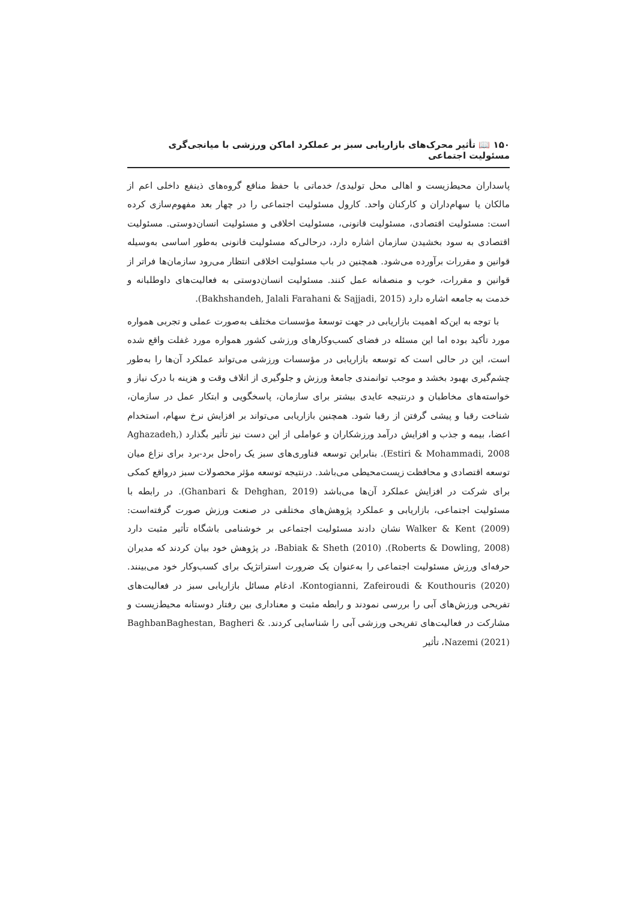۱۵۰ 📖 تأثیر محرک‌های بازاریابی سبز بر عملکرد اماکن ورزشی با میانجی‌گری مسئولیت اجتماعی
پاسداران محیط‌زیست و اهالی محل تولیدی/ خدماتی با حفظ منافع گروه‌های ذینفع داخلی اعم از مالکان یا سهام‌داران و کارکنان واحد. کارول مسئولیت اجتماعی را در چهار بعد مفهوم‌سازی کرده است: مسئولیت اقتصادی، مسئولیت قانونی، مسئولیت اخلاقی و مسئولیت انسان‌دوستی. مسئولیت اقتصادی به سود بخشیدن سازمان اشاره دارد، درحالی‌که مسئولیت قانونی به‌طور اساسی به‌وسیله قوانین و مقررات برآورده می‌شود. همچنین در باب مسئولیت اخلاقی انتظار می‌رود سازمان‌ها فراتر از قوانین و مقررات، خوب و منصفانه عمل کنند. مسئولیت انسان‌دوستی به فعالیت‌های داوطلبانه و خدمت به جامعه اشاره دارد (Bakhshandeh, Jalali Farahani & Sajjadi, 2015).
با توجه به این‌که اهمیت بازاریابی در جهت توسعهٔ مؤسسات مختلف به‌صورت عملی و تجربی همواره مورد تأکید بوده اما این مسئله در فضای کسب‌وکارهای ورزشی کشور همواره مورد غفلت واقع شده است، این در حالی است که توسعه بازاریابی در مؤسسات ورزشی می‌تواند عملکرد آن‌ها را به‌طور چشم‌گیری بهبود بخشد و موجب توانمندی جامعهٔ ورزش و جلوگیری از اتلاف وقت و هزینه با درک نیاز و خواسته‌های مخاطبان و درنتیجه عایدی بیشتر برای سازمان، پاسخگویی و ابتکار عمل در سازمان، شناخت رقبا و پیشی گرفتن از رقبا شود. همچنین بازاریابی می‌تواند بر افزایش نرخ سهام، استخدام اعضا، بیمه و جذب و افزایش درآمد ورزشکاران و عواملی از این دست نیز تأثیر بگذارد (Aghazadeh, Estiri & Mohammadi, 2008). بنابراین توسعه فناوری‌های سبز یک راه‌حل برد-برد برای نزاع میان توسعه اقتصادی و محافظت زیست‌محیطی می‌باشد. درنتیجه توسعه مؤثر محصولات سبز درواقع کمکی برای شرکت در افزایش عملکرد آن‌ها می‌باشد (Ghanbari & Dehghan, 2019). در رابطه با مسئولیت اجتماعی، بازاریابی و عملکرد پژوهش‌های مختلفی در صنعت ورزش صورت گرفته‌است: Walker & Kent (2009) نشان دادند مسئولیت اجتماعی بر خوشنامی باشگاه تأثیر مثبت دارد (Roberts & Dowling, 2008). Babiak & Sheth (2010)، در پژوهش خود بیان کردند که مدیران حرفه‌ای ورزش مسئولیت اجتماعی را به‌عنوان یک ضرورت استراتژیک برای کسب‌وکار خود می‌بینند. Kontogianni, Zafeiroudi & Kouthouris (2020)، ادغام مسائل بازاریابی سبز در فعالیت‌های تفریحی ورزش‌های آبی را بررسی نمودند و رابطه مثبت و معناداری بین رفتار دوستانه محیط‌زیست و مشارکت در فعالیت‌های تفریحی ورزشی آبی را شناسایی کردند. BaghbanBaghestan, Bagheri & Nazemi (2021)، تأثیر